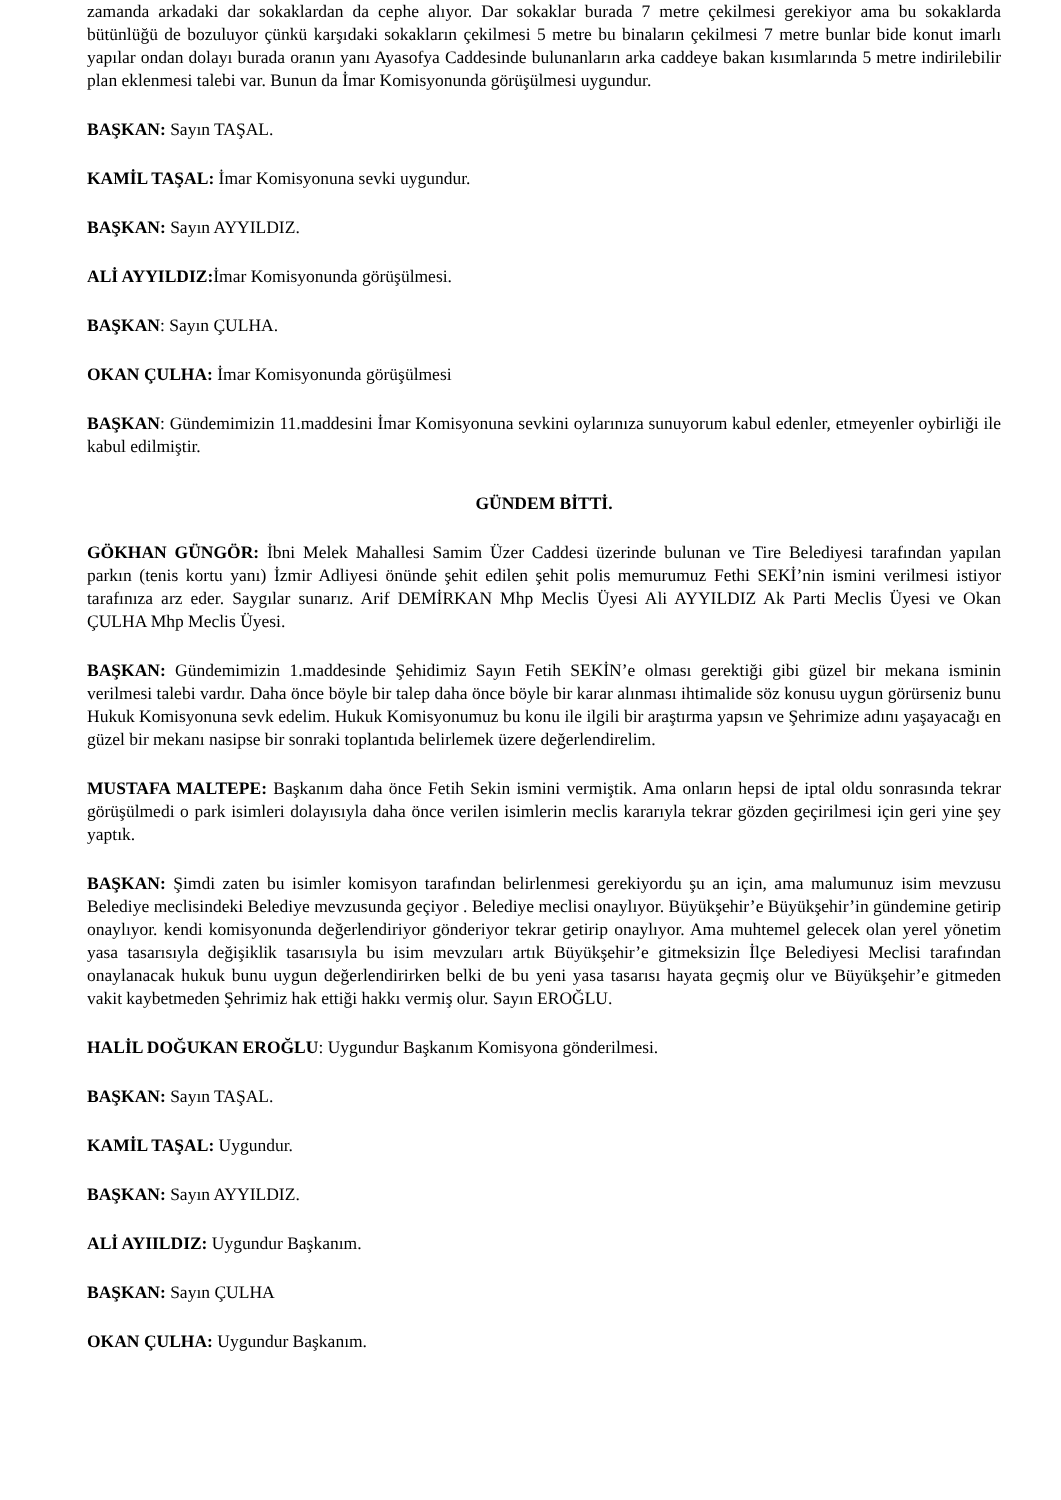zamanda arkadaki dar sokaklardan da cephe alıyor. Dar sokaklar burada 7 metre çekilmesi gerekiyor ama bu sokaklarda bütünlüğü de bozuluyor çünkü karşıdaki sokakların çekilmesi 5 metre bu binaların çekilmesi 7 metre bunlar bide konut imarlı yapılar ondan dolayı burada oranın yanı Ayasofya Caddesinde bulunanların arka caddeye bakan kısımlarında 5 metre indirilebilir plan eklenmesi talebi var. Bunun da İmar Komisyonunda görüşülmesi uygundur.
BAŞKAN: Sayın TAŞAL.
KAMİL TAŞAL: İmar Komisyonuna sevki uygundur.
BAŞKAN: Sayın AYYILDIZ.
ALİ AYYILDIZ: İmar Komisyonunda görüşülmesi.
BAŞKAN: Sayın ÇULHA.
OKAN ÇULHA: İmar Komisyonunda görüşülmesi
BAŞKAN: Gündemimizin 11.maddesini İmar Komisyonuna sevkini oylarınıza sunuyorum kabul edenler, etmeyenler oybirliği ile kabul edilmiştir.
GÜNDEM BİTTİ.
GÖKHAN GÜNGÖR: İbni Melek Mahallesi Samim Üzer Caddesi üzerinde bulunan ve Tire Belediyesi tarafından yapılan parkın (tenis kortu yanı) İzmir Adliyesi önünde şehit edilen şehit polis memurumuz Fethi SEKİ’nin ismini verilmesi istiyor tarafınıza arz eder. Saygılar sunarız. Arif DEMİRKAN Mhp Meclis Üyesi Ali AYYILDIZ Ak Parti Meclis Üyesi ve Okan ÇULHA Mhp Meclis Üyesi.
BAŞKAN: Gündemimizin 1.maddesinde Şehidimiz Sayın Fetih SEKİN’e olması gerektiği gibi güzel bir mekana isminin verilmesi talebi vardır. Daha önce böyle bir talep daha önce böyle bir karar alınması ihtimalide söz konusu uygun görürseniz bunu Hukuk Komisyonuna sevk edelim. Hukuk Komisyonumuz bu konu ile ilgili bir araştırma yapsın ve Şehrimize adını yaşayacağı en güzel bir mekanı nasipse bir sonraki toplantıda belirlemek üzere değerlendirelim.
MUSTAFA MALTEPE: Başkanım daha önce Fetih Sekin ismini vermiştik. Ama onların hepsi de iptal oldu sonrasında tekrar görüşülmedi o park isimleri dolayısıyla daha önce verilen isimlerin meclis kararıyla tekrar gözden geçirilmesi için geri yine şey yaptık.
BAŞKAN: Şimdi zaten bu isimler komisyon tarafından belirlenmesi gerekiyordu şu an için, ama malumunuz isim mevzusu Belediye meclisindeki Belediye mevzusunda geçiyor . Belediye meclisi onaylıyor. Büyükşehir’e Büyükşehir’in gündemine getirip onaylıyor. kendi komisyonunda değerlendiriyor gönderiyor tekrar getirip onaylıyor. Ama muhtemel gelecek olan yerel yönetim yasa tasarısıyla değişiklik tasarısıyla bu isim mevzuları artık Büyükşehir’e gitmeksizin İlçe Belediyesi Meclisi tarafından onaylanacak hukuk bunu uygun değerlendirirken belki de bu yeni yasa tasarısı hayata geçmiş olur ve Büyükşehir’e gitmeden vakit kaybetmeden Şehrimiz hak ettiği hakkı vermiş olur. Sayın EROĞLU.
HALİL DOĞUKAN EROĞLU: Uygundur Başkanım Komisyona gönderilmesi.
BAŞKAN: Sayın TAŞAL.
KAMİL TAŞAL: Uygundur.
BAŞKAN: Sayın AYYILDIZ.
ALİ AYIILDIZ: Uygundur Başkanım.
BAŞKAN: Sayın ÇULHA
OKAN ÇULHA: Uygundur Başkanım.